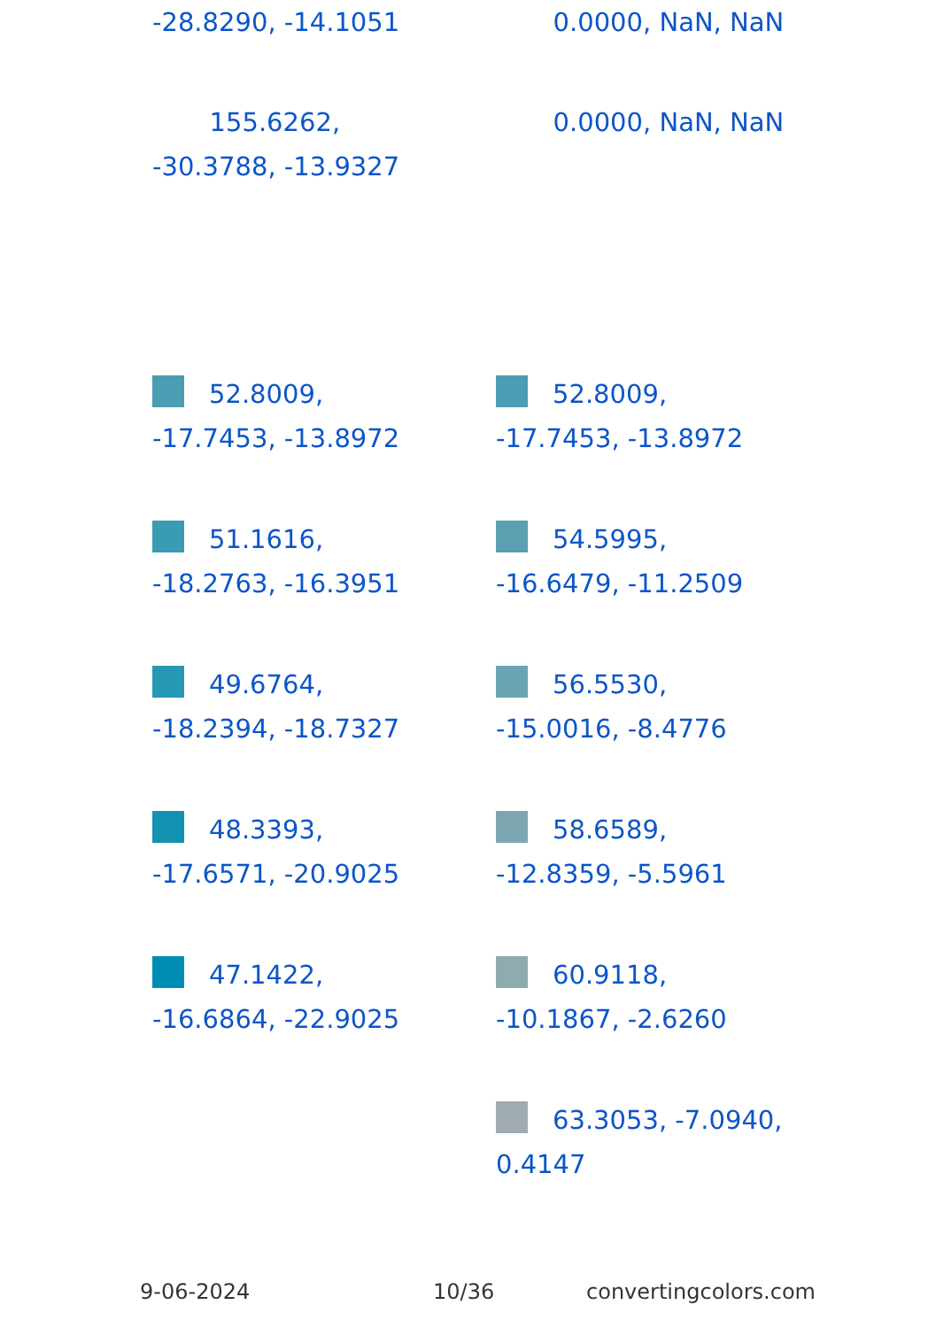-28.8290, -14.1051 0.0000, NaN, NaN
155.6262,
-30.3788, -13.9327
0.0000, NaN, NaN
52.8009, -17.7453, -13.8972
52.8009, -17.7453, -13.8972
51.1616, -18.2763, -16.3951
54.5995, -16.6479, -11.2509
49.6764, -18.2394, -18.7327
56.5530, -15.0016, -8.4776
48.3393, -17.6571, -20.9025
58.6589, -12.8359, -5.5961
47.1422, -16.6864, -22.9025
60.9118, -10.1867, -2.6260
63.3053, -7.0940, 0.4147
9-06-2024 10/36 convertingcolors.com